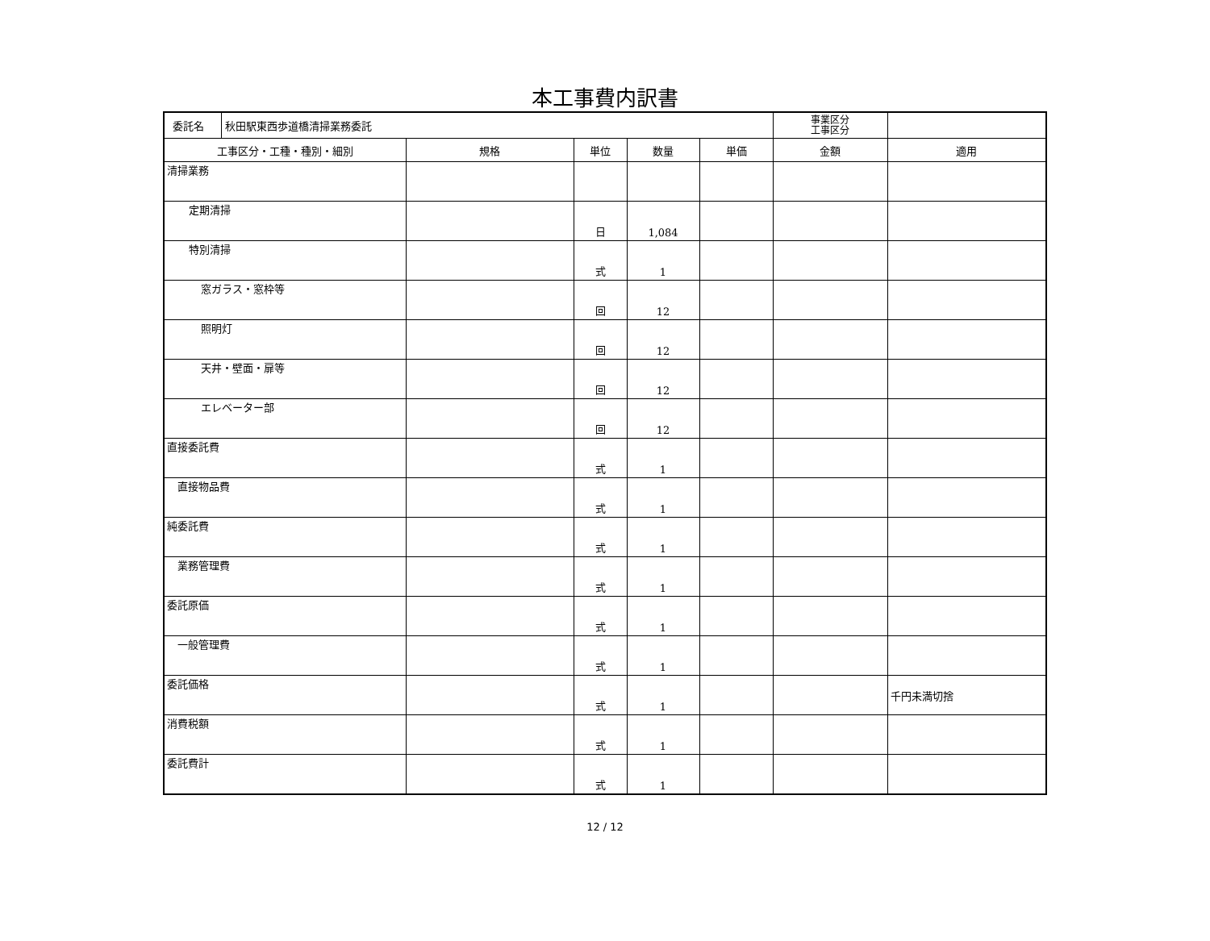本工事費内訳書
| 委託名 秋田駅東西歩道橋清掃業務委託 | | | | | 事業区分 工事区分 | |
| 工事区分・工種・種別・細別 | 規格 | 単位 | 数量 | 単価 | 金額 | 適用 |
| 清掃業務 | | | | | | |
| 定期清掃 | | 日 | 1,084 | | | |
| 特別清掃 | | 式 | 1 | | | |
| 窓ガラス・窓枠等 | | 回 | 12 | | | |
| 照明灯 | | 回 | 12 | | | |
| 天井・壁面・扉等 | | 回 | 12 | | | |
| エレベーター部 | | 回 | 12 | | | |
| 直接委託費 | | 式 | 1 | | | |
| 直接物品費 | | 式 | 1 | | | |
| 純委託費 | | 式 | 1 | | | |
| 業務管理費 | | 式 | 1 | | | |
| 委託原価 | | 式 | 1 | | | |
| 一般管理費 | | 式 | 1 | | | |
| 委託価格 | | 式 | 1 | | | 千円未満切捨 |
| 消費税額 | | 式 | 1 | | | |
| 委託費計 | | 式 | 1 | | | |
12 / 12